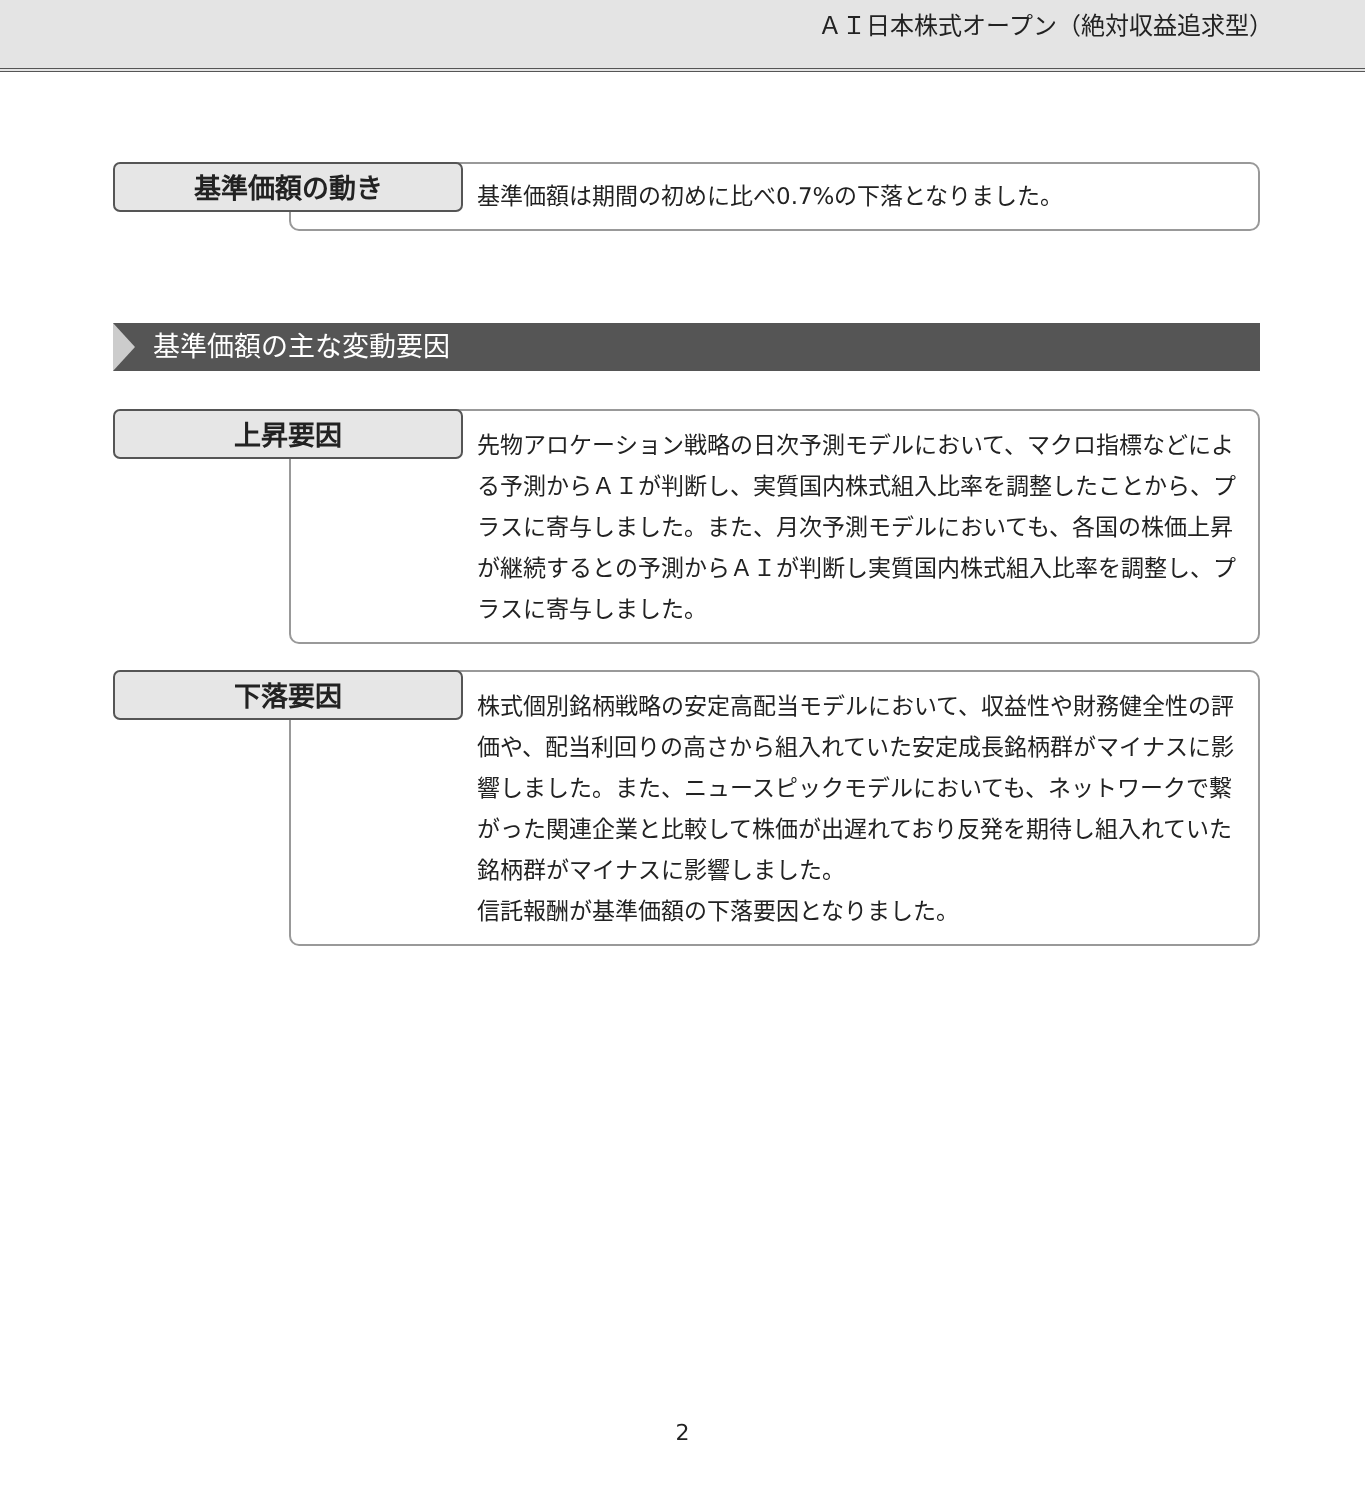ＡＩ日本株式オープン（絶対収益追求型）
基準価額の動き
基準価額は期間の初めに比べ0.7%の下落となりました。
基準価額の主な変動要因
上昇要因
先物アロケーション戦略の日次予測モデルにおいて、マクロ指標などによる予測からＡＩが判断し、実質国内株式組入比率を調整したことから、プラスに寄与しました。また、月次予測モデルにおいても、各国の株価上昇が継続するとの予測からＡＩが判断し実質国内株式組入比率を調整し、プラスに寄与しました。
下落要因
株式個別銘柄戦略の安定高配当モデルにおいて、収益性や財務健全性の評価や、配当利回りの高さから組入れていた安定成長銘柄群がマイナスに影響しました。また、ニュースピックモデルにおいても、ネットワークで繋がった関連企業と比較して株価が出遅れており反発を期待し組入れていた銘柄群がマイナスに影響しました。
信託報酬が基準価額の下落要因となりました。
2